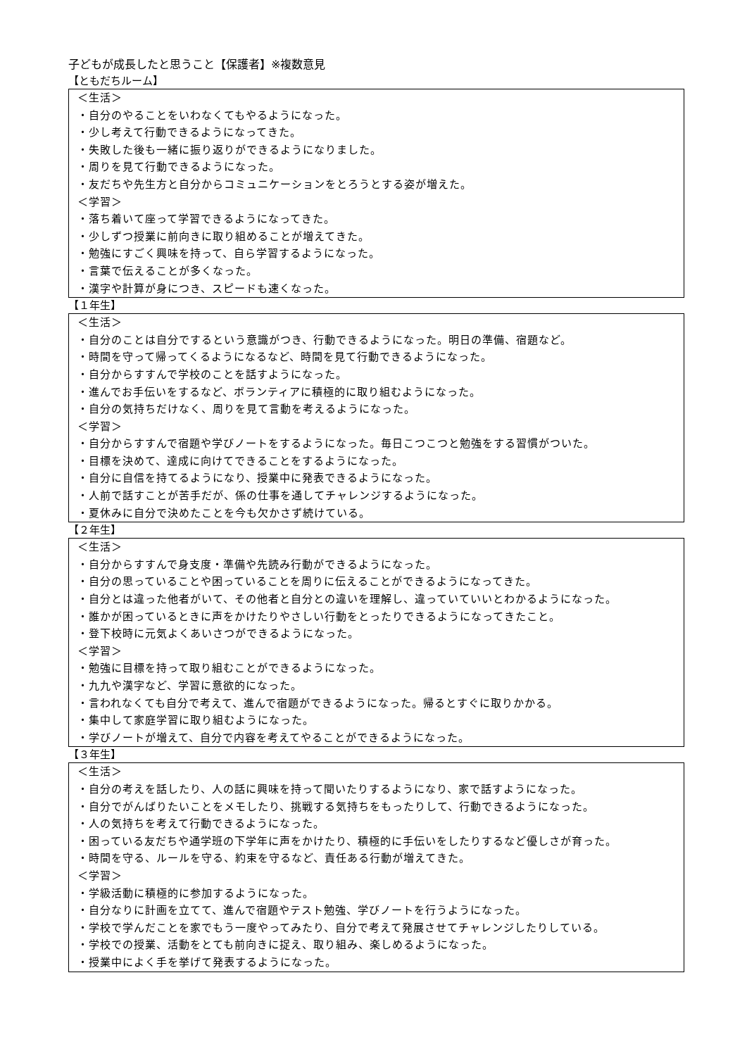子どもが成長したと思うこと【保護者】※複数意見
【ともだちルーム】
＜生活＞
・自分のやることをいわなくてもやるようになった。
・少し考えて行動できるようになってきた。
・失敗した後も一緒に振り返りができるようになりました。
・周りを見て行動できるようになった。
・友だちや先生方と自分からコミュニケーションをとろうとする姿が増えた。
＜学習＞
・落ち着いて座って学習できるようになってきた。
・少しずつ授業に前向きに取り組めることが増えてきた。
・勉強にすごく興味を持って、自ら学習するようになった。
・言葉で伝えることが多くなった。
・漢字や計算が身につき、スピードも速くなった。
【１年生】
＜生活＞
・自分のことは自分でするという意識がつき、行動できるようになった。明日の準備、宿題など。
・時間を守って帰ってくるようになるなど、時間を見て行動できるようになった。
・自分からすすんで学校のことを話すようになった。
・進んでお手伝いをするなど、ボランティアに積極的に取り組むようになった。
・自分の気持ちだけなく、周りを見て言動を考えるようになった。
＜学習＞
・自分からすすんで宿題や学びノートをするようになった。毎日こつこつと勉強をする習慣がついた。
・目標を決めて、達成に向けてできることをするようになった。
・自分に自信を持てるようになり、授業中に発表できるようになった。
・人前で話すことが苦手だが、係の仕事を通してチャレンジするようになった。
・夏休みに自分で決めたことを今も欠かさず続けている。
【２年生】
＜生活＞
・自分からすすんで身支度・準備や先読み行動ができるようになった。
・自分の思っていることや困っていることを周りに伝えることができるようになってきた。
・自分とは違った他者がいて、その他者と自分との違いを理解し、違っていていいとわかるようになった。
・誰かが困っているときに声をかけたりやさしい行動をとったりできるようになってきたこと。
・登下校時に元気よくあいさつができるようになった。
＜学習＞
・勉強に目標を持って取り組むことができるようになった。
・九九や漢字など、学習に意欲的になった。
・言われなくても自分で考えて、進んで宿題ができるようになった。帰るとすぐに取りかかる。
・集中して家庭学習に取り組むようになった。
・学びノートが増えて、自分で内容を考えてやることができるようになった。
【３年生】
＜生活＞
・自分の考えを話したり、人の話に興味を持って聞いたりするようになり、家で話すようになった。
・自分でがんばりたいことをメモしたり、挑戦する気持ちをもったりして、行動できるようになった。
・人の気持ちを考えて行動できるようになった。
・困っている友だちや通学班の下学年に声をかけたり、積極的に手伝いをしたりするなど優しさが育った。
・時間を守る、ルールを守る、約束を守るなど、責任ある行動が増えてきた。
＜学習＞
・学級活動に積極的に参加するようになった。
・自分なりに計画を立てて、進んで宿題やテスト勉強、学びノートを行うようになった。
・学校で学んだことを家でもう一度やってみたり、自分で考えて発展させてチャレンジしたりしている。
・学校での授業、活動をとても前向きに捉え、取り組み、楽しめるようになった。
・授業中によく手を挙げて発表するようになった。